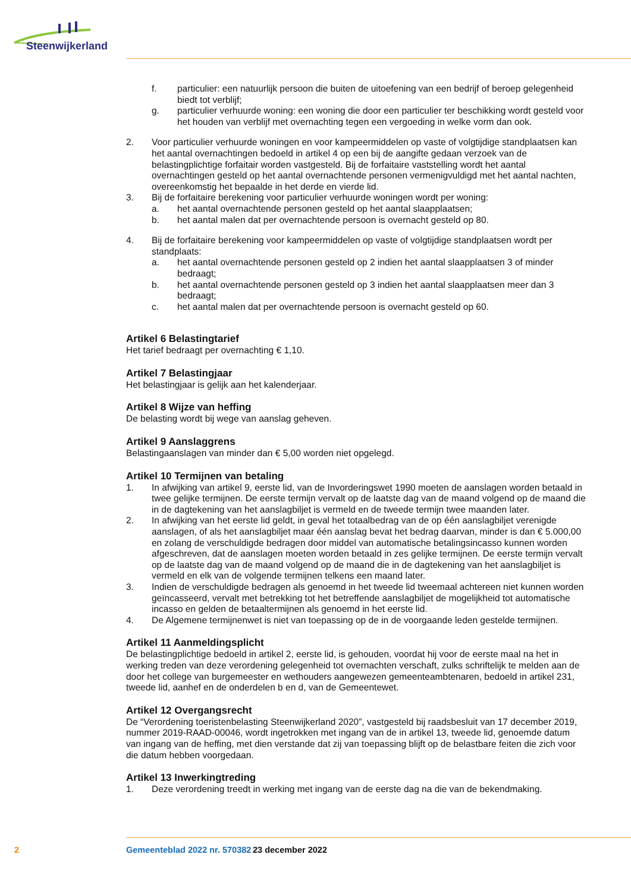Steenwijkerland
f. particulier: een natuurlijk persoon die buiten de uitoefening van een bedrijf of beroep gelegenheid biedt tot verblijf;
g. particulier verhuurde woning: een woning die door een particulier ter beschikking wordt gesteld voor het houden van verblijf met overnachting tegen een vergoeding in welke vorm dan ook.
2. Voor particulier verhuurde woningen en voor kampeermiddelen op vaste of volgtijdige standplaatsen kan het aantal overnachtingen bedoeld in artikel 4 op een bij de aangifte gedaan verzoek van de belastingplichtige forfaitair worden vastgesteld. Bij de forfaitaire vaststelling wordt het aantal overnachtingen gesteld op het aantal overnachtende personen vermenigvuldigd met het aantal nachten, overeenkomstig het bepaalde in het derde en vierde lid.
3. Bij de forfaitaire berekening voor particulier verhuurde woningen wordt per woning:
a. het aantal overnachtende personen gesteld op het aantal slaapplaatsen;
b. het aantal malen dat per overnachtende persoon is overnacht gesteld op 80.
4. Bij de forfaitaire berekening voor kampeermiddelen op vaste of volgtijdige standplaatsen wordt per standplaats:
a. het aantal overnachtende personen gesteld op 2 indien het aantal slaapplaatsen 3 of minder bedraagt;
b. het aantal overnachtende personen gesteld op 3 indien het aantal slaapplaatsen meer dan 3 bedraagt;
c. het aantal malen dat per overnachtende persoon is overnacht gesteld op 60.
Artikel 6 Belastingtarief
Het tarief bedraagt per overnachting € 1,10.
Artikel 7 Belastingjaar
Het belastingjaar is gelijk aan het kalenderjaar.
Artikel 8 Wijze van heffing
De belasting wordt bij wege van aanslag geheven.
Artikel 9 Aanslaggrens
Belastingaanslagen van minder dan € 5,00 worden niet opgelegd.
Artikel 10 Termijnen van betaling
1. In afwijking van artikel 9, eerste lid, van de Invorderingswet 1990 moeten de aanslagen worden betaald in twee gelijke termijnen. De eerste termijn vervalt op de laatste dag van de maand volgend op de maand die in de dagtekening van het aanslagbiljet is vermeld en de tweede termijn twee maanden later.
2. In afwijking van het eerste lid geldt, in geval het totaalbedrag van de op één aanslagbiljet verenigde aanslagen, of als het aanslagbiljet maar één aanslag bevat het bedrag daarvan, minder is dan € 5.000,00 en zolang de verschuldigde bedragen door middel van automatische betalingsincasso kunnen worden afgeschreven, dat de aanslagen moeten worden betaald in zes gelijke termijnen. De eerste termijn vervalt op de laatste dag van de maand volgend op de maand die in de dagtekening van het aanslagbiljet is vermeld en elk van de volgende termijnen telkens een maand later.
3. Indien de verschuldigde bedragen als genoemd in het tweede lid tweemaal achtereen niet kunnen worden geïncasseerd, vervalt met betrekking tot het betreffende aanslagbiljet de mogelijkheid tot automatische incasso en gelden de betaaltermijnen als genoemd in het eerste lid.
4. De Algemene termijnenwet is niet van toepassing op de in de voorgaande leden gestelde termijnen.
Artikel 11 Aanmeldingsplicht
De belastingplichtige bedoeld in artikel 2, eerste lid, is gehouden, voordat hij voor de eerste maal na het in werking treden van deze verordening gelegenheid tot overnachten verschaft, zulks schriftelijk te melden aan de door het college van burgemeester en wethouders aangewezen gemeenteambtenaren, bedoeld in artikel 231, tweede lid, aanhef en de onderdelen b en d, van de Gemeentewet.
Artikel 12 Overgangsrecht
De “Verordening toeristenbelasting Steenwijkerland 2020”, vastgesteld bij raadsbesluit van 17 december 2019, nummer 2019-RAAD-00046, wordt ingetrokken met ingang van de in artikel 13, tweede lid, genoemde datum van ingang van de heffing, met dien verstande dat zij van toepassing blijft op de belastbare feiten die zich voor die datum hebben voorgedaan.
Artikel 13 Inwerkingtreding
1. Deze verordening treedt in werking met ingang van de eerste dag na die van de bekendmaking.
2 Gemeenteblad 2022 nr. 570382 23 december 2022